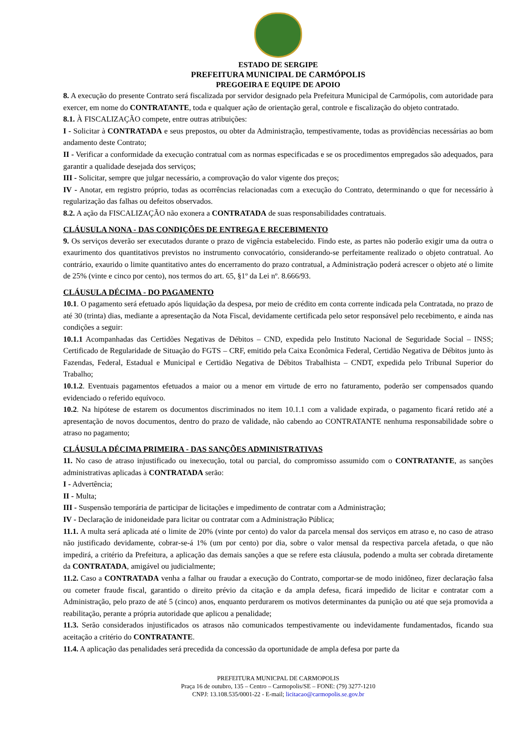ESTADO DE SERGIPE
PREFEITURA MUNICIPAL DE CARMÓPOLIS
PREGOEIRA E EQUIPE DE APOIO
8. A execução do presente Contrato será fiscalizada por servidor designado pela Prefeitura Municipal de Carmópolis, com autoridade para exercer, em nome do CONTRATANTE, toda e qualquer ação de orientação geral, controle e fiscalização do objeto contratado.
8.1. À FISCALIZAÇÃO compete, entre outras atribuições:
I - Solicitar à CONTRATADA e seus prepostos, ou obter da Administração, tempestivamente, todas as providências necessárias ao bom andamento deste Contrato;
II - Verificar a conformidade da execução contratual com as normas especificadas e se os procedimentos empregados são adequados, para garantir a qualidade desejada dos serviços;
III - Solicitar, sempre que julgar necessário, a comprovação do valor vigente dos preços;
IV - Anotar, em registro próprio, todas as ocorrências relacionadas com a execução do Contrato, determinando o que for necessário à regularização das falhas ou defeitos observados.
8.2. A ação da FISCALIZAÇÃO não exonera a CONTRATADA de suas responsabilidades contratuais.
CLÁUSULA NONA - DAS CONDIÇÕES DE ENTREGA E RECEBIMENTO
9. Os serviços deverão ser executados durante o prazo de vigência estabelecido. Findo este, as partes não poderão exigir uma da outra o exaurimento dos quantitativos previstos no instrumento convocatório, considerando-se perfeitamente realizado o objeto contratual. Ao contrário, exaurido o limite quantitativo antes do encerramento do prazo contratual, a Administração poderá acrescer o objeto até o limite de 25% (vinte e cinco por cento), nos termos do art. 65, §1º da Lei nº. 8.666/93.
CLÁUSULA DÉCIMA - DO PAGAMENTO
10.1. O pagamento será efetuado após liquidação da despesa, por meio de crédito em conta corrente indicada pela Contratada, no prazo de até 30 (trinta) dias, mediante a apresentação da Nota Fiscal, devidamente certificada pelo setor responsável pelo recebimento, e ainda nas condições a seguir:
10.1.1 Acompanhadas das Certidões Negativas de Débitos – CND, expedida pelo Instituto Nacional de Seguridade Social – INSS; Certificado de Regularidade de Situação do FGTS – CRF, emitido pela Caixa Econômica Federal, Certidão Negativa de Débitos junto às Fazendas, Federal, Estadual e Municipal e Certidão Negativa de Débitos Trabalhista – CNDT, expedida pelo Tribunal Superior do Trabalho;
10.1.2. Eventuais pagamentos efetuados a maior ou a menor em virtude de erro no faturamento, poderão ser compensados quando evidenciado o referido equívoco.
10.2. Na hipótese de estarem os documentos discriminados no item 10.1.1 com a validade expirada, o pagamento ficará retido até a apresentação de novos documentos, dentro do prazo de validade, não cabendo ao CONTRATANTE nenhuma responsabilidade sobre o atraso no pagamento;
CLÁUSULA DÉCIMA PRIMEIRA - DAS SANÇÕES ADMINISTRATIVAS
11. No caso de atraso injustificado ou inexecução, total ou parcial, do compromisso assumido com o CONTRATANTE, as sanções administrativas aplicadas à CONTRATADA serão:
I - Advertência;
II - Multa;
III - Suspensão temporária de participar de licitações e impedimento de contratar com a Administração;
IV - Declaração de inidoneidade para licitar ou contratar com a Administração Pública;
11.1. A multa será aplicada até o limite de 20% (vinte por cento) do valor da parcela mensal dos serviços em atraso e, no caso de atraso não justificado devidamente, cobrar-se-á 1% (um por cento) por dia, sobre o valor mensal da respectiva parcela afetada, o que não impedirá, a critério da Prefeitura, a aplicação das demais sanções a que se refere esta cláusula, podendo a multa ser cobrada diretamente da CONTRATADA, amigável ou judicialmente;
11.2. Caso a CONTRATADA venha a falhar ou fraudar a execução do Contrato, comportar-se de modo inidôneo, fizer declaração falsa ou cometer fraude fiscal, garantido o direito prévio da citação e da ampla defesa, ficará impedido de licitar e contratar com a Administração, pelo prazo de até 5 (cinco) anos, enquanto perdurarem os motivos determinantes da punição ou até que seja promovida a reabilitação, perante a própria autoridade que aplicou a penalidade;
11.3. Serão considerados injustificados os atrasos não comunicados tempestivamente ou indevidamente fundamentados, ficando sua aceitação a critério do CONTRATANTE.
11.4. A aplicação das penalidades será precedida da concessão da oportunidade de ampla defesa por parte da
PREFEITURA MUNICPAL DE CARMOPOLIS
Praça 16 de outubro, 135 – Centro – Carmopolis/SE – FONE: (79) 3277-1210
CNPJ: 13.108.535/0001-22 - E-mail; licitacao@carmopolis.se.gov.br